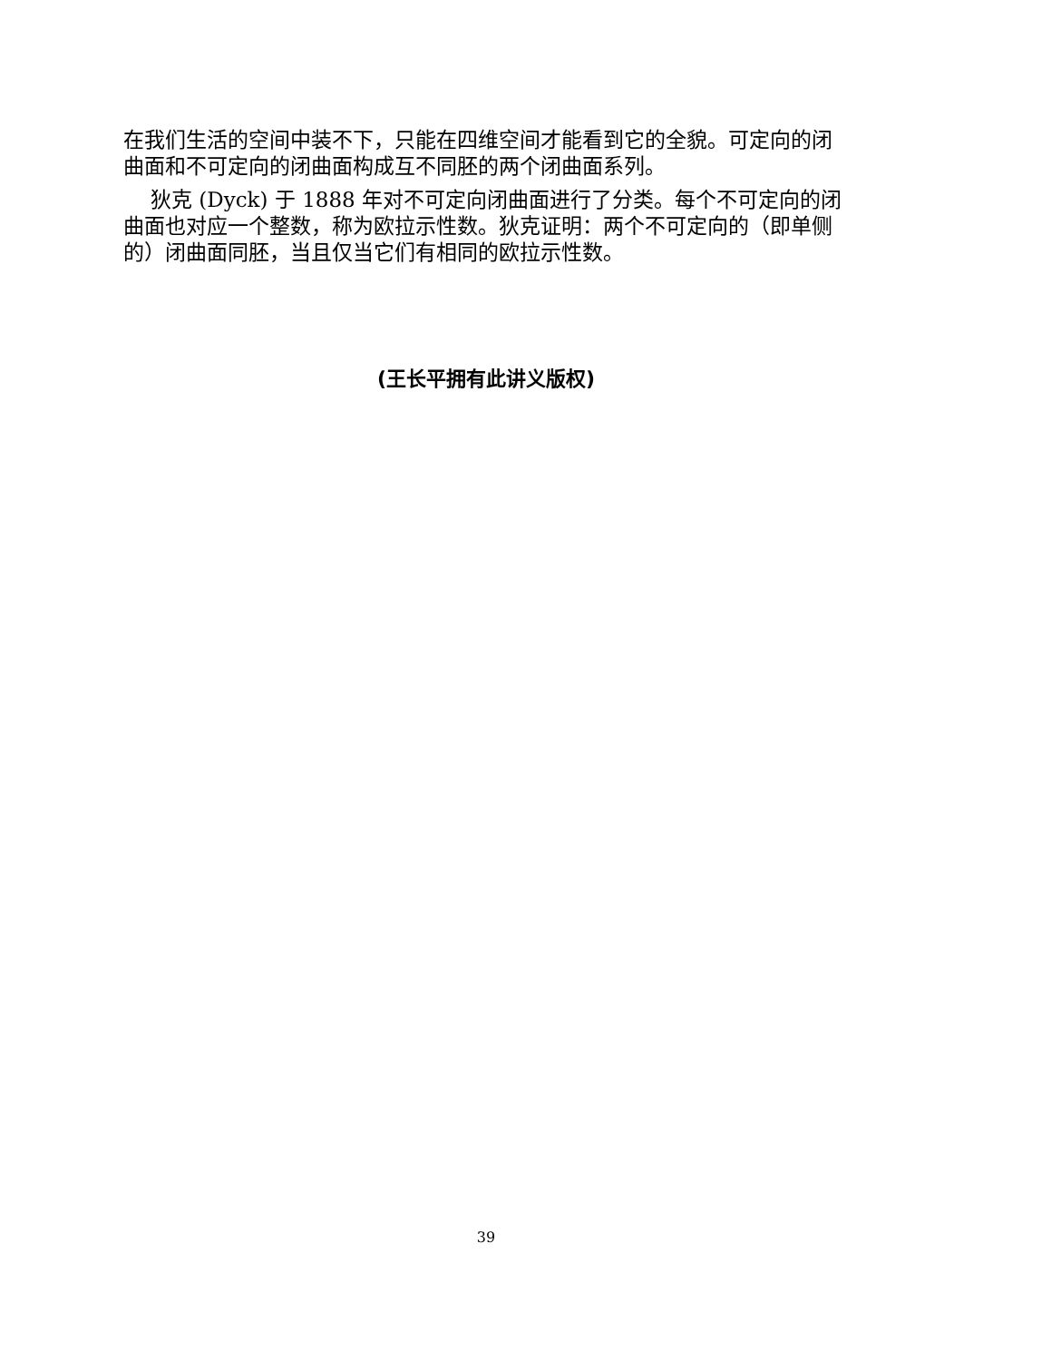在我们生活的空间中装不下，只能在四维空间才能看到它的全貌。可定向的闭曲面和不可定向的闭曲面构成互不同胚的两个闭曲面系列。
狄克 (Dyck) 于 1888 年对不可定向闭曲面进行了分类。每个不可定向的闭曲面也对应一个整数，称为欧拉示性数。狄克证明：两个不可定向的（即单侧的）闭曲面同胚，当且仅当它们有相同的欧拉示性数。
(王长平拥有此讲义版权)
39